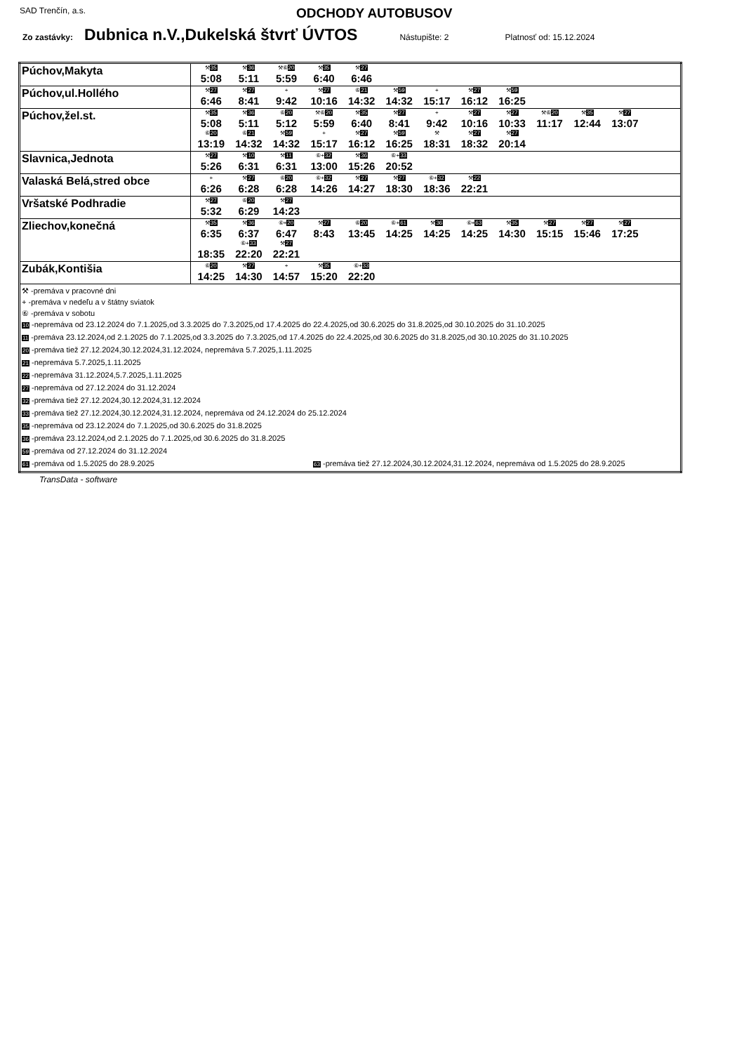SAD Trenčín, a.s. ODCHODY AUTOBUSOV
Zo zastávky: Dubnica n.V.,Dukelská štvrť ÚVTOS Nástupište: 2 Platnosť od: 15.12.2024
| Púchov,Makyta | ⚒ 35 5:08 ⚒ 36 5:11 ⚒⑥ 20 5:59 ⚒ 35 6:40 ⚒ 27 6:46 |
| Púchov,ul.Hollého | ⚒ 27 6:46 ⚒ 27 8:41 + 9:42 ⚒ 27 10:16 ⑥ 21 14:32 ⚒ 59 14:32 + 15:17 ⚒ 27 16:12 ⚒ 59 16:25 |
| Púchov,žel.st. | ⚒ 35 5:08 ⚒ 36 5:11 ⑥ 20 5:12 ⚒⑥ 20 5:59 ⚒ 35 6:40 ⚒ 27 8:41 + 9:42 ⚒ 27 10:16 ⚒ 27 10:33 ⚒⑥ 20 11:17 ⚒ 35 12:44 ⚒ 27 13:07 ⑥ 20 13:19 ⑥ 21 14:32 ⚒ 59 14:32 + 15:17 ⚒ 27 16:12 ⚒ 59 16:25 ⚒ 18:31 ⚒ 27 18:32 ⚒ 27 20:14 |
| Slavnica,Jednota | ⚒ 27 5:26 ⚒ 10 6:31 ⚒ 11 6:31 ⑥+ 32 13:00 ⚒ 36 15:26 ⑥+ 33 20:52 |
| Valaská Belá,stred obce | + 6:26 ⚒ 27 6:28 ⑥ 20 6:28 ⑥+ 32 14:26 ⚒ 27 14:27 ⚒ 27 18:30 ⑥+ 32 18:36 ⚒ 22 22:21 |
| Vršatské Podhradie | ⚒ 27 5:32 ⑥ 20 6:29 ⚒ 27 14:23 |
| Zliechov,konečná | ⚒ 35 6:35 ⚒ 36 6:37 ⑥+ 20 6:47 ⚒ 27 8:43 ⑥ 20 13:45 ⑥+ 61 14:25 ⚒ 36 14:25 ⑥+ 63 14:25 ⚒ 35 14:30 ⚒ 27 15:15 ⚒ 27 15:46 ⚒ 27 17:25 18:35 ⑥+ 33 22:20 ⚒ 27 22:21 |
| Zubák,Kontišia | ⑥ 20 14:25 ⚒ 27 14:30 + 14:57 ⚒ 35 15:20 ⑥+ 33 22:20 |
| ⚒ -premáva v pracovné dni + -premáva v nedeľu a v štátny sviatok ⑥ -premáva v sobotu 10 -nepremáva od 23.12.2024 do 7.1.2025,od 3.3.2025 do 7.3.2025,od 17.4.2025 do 22.4.2025,od 30.6.2025 do 31.8.2025,od 30.10.2025 do 31.10.2025 11 -premáva 23.12.2024,od 2.1.2025 do 7.1.2025,od 3.3.2025 do 7.3.2025,od 17.4.2025 do 22.4.2025,od 30.6.2025 do 31.8.2025,od 30.10.2025 do 31.10.2025 20 -premáva tiež 27.12.2024,30.12.2024,31.12.2024, nepremáva 5.7.2025,1.11.2025 21 -nepremáva 5.7.2025,1.11.2025 22 -nepremáva 31.12.2024,5.7.2025,1.11.2025 27 -nepremáva od 27.12.2024 do 31.12.2024 32 -premáva tiež 27.12.2024,30.12.2024,31.12.2024 33 -premáva tiež 27.12.2024,30.12.2024,31.12.2024, nepremáva od 24.12.2024 do 25.12.2024 35 -nepremáva od 23.12.2024 do 7.1.2025,od 30.6.2025 do 31.8.2025 36 -premáva 23.12.2024,od 2.1.2025 do 7.1.2025,od 30.6.2025 do 31.8.2025 59 -premáva od 27.12.2024 do 31.12.2024 61 -premáva od 1.5.2025 do 28.9.2025 63 -premáva tiež 27.12.2024,30.12.2024,31.12.2024, nepremáva od 1.5.2025 do 28.9.2025 | |
TransData - software